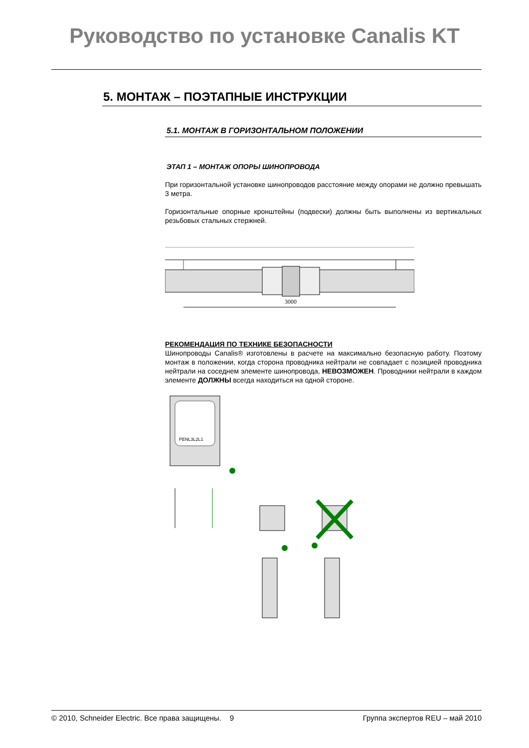Руководство по установке Canalis KT
5. МОНТАЖ – ПОЭТАПНЫЕ ИНСТРУКЦИИ
5.1. МОНТАЖ В ГОРИЗОНТАЛЬНОМ ПОЛОЖЕНИИ
ЭТАП 1 – МОНТАЖ ОПОРЫ ШИНОПРОВОДА
При горизонтальной установке шинопроводов расстояние между опорами не должно превышать 3 метра.
Горизонтальные опорные кронштейны (подвески) должны быть выполнены из вертикальных резьбовых стальных стержней.
3000
РЕКОМЕНДАЦИЯ ПО ТЕХНИКЕ БЕЗОПАСНОСТИ
Шинопроводы Canalis® изготовлены в расчете на максимально безопасную работу. Поэтому монтаж в положении, когда сторона проводника нейтрали не совпадает с позицией проводника нейтрали на соседнем элементе шинопровода, НЕВОЗМОЖЕН. Проводники нейтрали в каждом элементе ДОЛЖНЫ всегда находиться на одной стороне.
PENL3L2L1
© 2010, Schneider Electric. Все права защищены. 9 Группа экспертов REU – май 2010